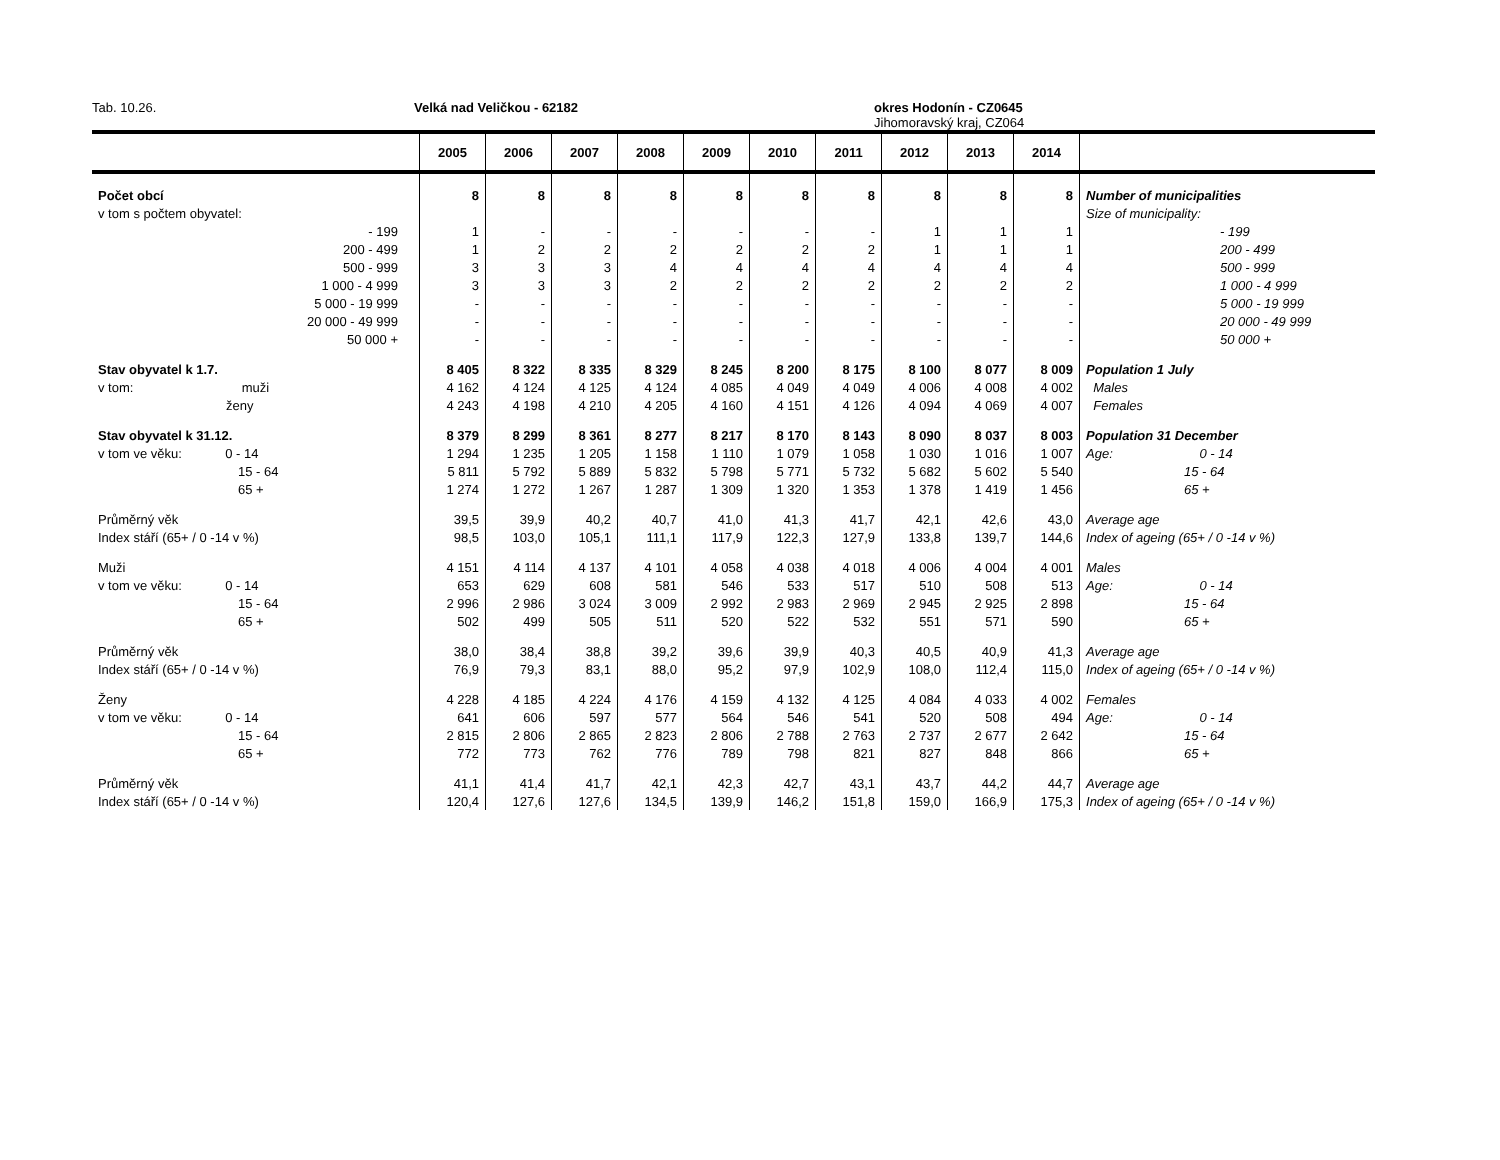Tab. 10.26. Velká nad Veličkou - 62182 okres Hodonín - CZ0645
Jihomoravský kraj, CZ064
| | | 2005 | 2006 | 2007 | 2008 | 2009 | 2010 | 2011 | 2012 | 2013 | 2014 | |
| --- | --- | --- | --- | --- | --- | --- | --- | --- | --- | --- | --- | --- |
| Počet obcí | | 8 | 8 | 8 | 8 | 8 | 8 | 8 | 8 | 8 | 8 | Number of municipalities |
| v tom s počtem obyvatel: | | | | | | | | | | | | Size of municipality: |
| - 199 | | 1 | - | - | - | - | - | - | 1 | 1 | 1 | - 199 |
| 200 - 499 | | 1 | 2 | 2 | 2 | 2 | 2 | 2 | 1 | 1 | 1 | 200 - 499 |
| 500 - 999 | | 3 | 3 | 3 | 4 | 4 | 4 | 4 | 4 | 4 | 4 | 500 - 999 |
| 1 000 - 4 999 | | 3 | 3 | 3 | 2 | 2 | 2 | 2 | 2 | 2 | 2 | 1 000 - 4 999 |
| 5 000 - 19 999 | | - | - | - | - | - | - | - | - | - | - | 5 000 - 19 999 |
| 20 000 - 49 999 | | - | - | - | - | - | - | - | - | - | - | 20 000 - 49 999 |
| 50 000 + | | - | - | - | - | - | - | - | - | - | - | 50 000 + |
| Stav obyvatel k 1.7. | | 8 405 | 8 322 | 8 335 | 8 329 | 8 245 | 8 200 | 8 175 | 8 100 | 8 077 | 8 009 | Population 1 July |
| v tom: muži | | 4 162 | 4 124 | 4 125 | 4 124 | 4 085 | 4 049 | 4 049 | 4 006 | 4 008 | 4 002 | Males |
| ženy | | 4 243 | 4 198 | 4 210 | 4 205 | 4 160 | 4 151 | 4 126 | 4 094 | 4 069 | 4 007 | Females |
| Stav obyvatel k 31.12. | | 8 379 | 8 299 | 8 361 | 8 277 | 8 217 | 8 170 | 8 143 | 8 090 | 8 037 | 8 003 | Population 31 December |
| v tom ve věku: 0 - 14 | | 1 294 | 1 235 | 1 205 | 1 158 | 1 110 | 1 079 | 1 058 | 1 030 | 1 016 | 1 007 | Age: 0 - 14 |
| 15 - 64 | | 5 811 | 5 792 | 5 889 | 5 832 | 5 798 | 5 771 | 5 732 | 5 682 | 5 602 | 5 540 | 15 - 64 |
| 65 + | | 1 274 | 1 272 | 1 267 | 1 287 | 1 309 | 1 320 | 1 353 | 1 378 | 1 419 | 1 456 | 65 + |
| Průměrný věk | | 39,5 | 39,9 | 40,2 | 40,7 | 41,0 | 41,3 | 41,7 | 42,1 | 42,6 | 43,0 | Average age |
| Index stáří (65+ / 0 -14 v %) | | 98,5 | 103,0 | 105,1 | 111,1 | 117,9 | 122,3 | 127,9 | 133,8 | 139,7 | 144,6 | Index of ageing (65+ / 0 -14 v %) |
| Muži | | 4 151 | 4 114 | 4 137 | 4 101 | 4 058 | 4 038 | 4 018 | 4 006 | 4 004 | 4 001 | Males |
| v tom ve věku: 0 - 14 | | 653 | 629 | 608 | 581 | 546 | 533 | 517 | 510 | 508 | 513 | Age: 0 - 14 |
| 15 - 64 | | 2 996 | 2 986 | 3 024 | 3 009 | 2 992 | 2 983 | 2 969 | 2 945 | 2 925 | 2 898 | 15 - 64 |
| 65 + | | 502 | 499 | 505 | 511 | 520 | 522 | 532 | 551 | 571 | 590 | 65 + |
| Průměrný věk | | 38,0 | 38,4 | 38,8 | 39,2 | 39,6 | 39,9 | 40,3 | 40,5 | 40,9 | 41,3 | Average age |
| Index stáří (65+ / 0 -14 v %) | | 76,9 | 79,3 | 83,1 | 88,0 | 95,2 | 97,9 | 102,9 | 108,0 | 112,4 | 115,0 | Index of ageing (65+ / 0 -14 v %) |
| Ženy | | 4 228 | 4 185 | 4 224 | 4 176 | 4 159 | 4 132 | 4 125 | 4 084 | 4 033 | 4 002 | Females |
| v tom ve věku: 0 - 14 | | 641 | 606 | 597 | 577 | 564 | 546 | 541 | 520 | 508 | 494 | Age: 0 - 14 |
| 15 - 64 | | 2 815 | 2 806 | 2 865 | 2 823 | 2 806 | 2 788 | 2 763 | 2 737 | 2 677 | 2 642 | 15 - 64 |
| 65 + | | 772 | 773 | 762 | 776 | 789 | 798 | 821 | 827 | 848 | 866 | 65 + |
| Průměrný věk | | 41,1 | 41,4 | 41,7 | 42,1 | 42,3 | 42,7 | 43,1 | 43,7 | 44,2 | 44,7 | Average age |
| Index stáří (65+ / 0 -14 v %) | | 120,4 | 127,6 | 127,6 | 134,5 | 139,9 | 146,2 | 151,8 | 159,0 | 166,9 | 175,3 | Index of ageing (65+ / 0 -14 v %) |